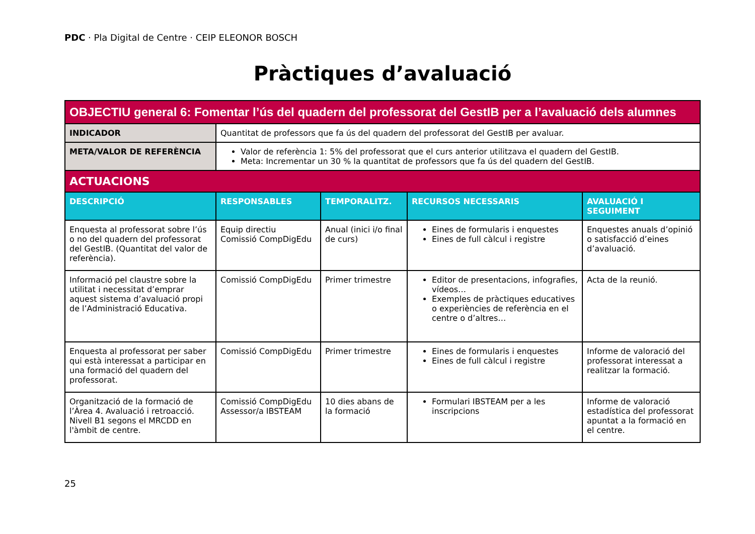PDC · Pla Digital de Centre · CEIP ELEONOR BOSCH
Pràctiques d’avaluació
| OBJECTIU general 6: Fomentar l’ús del quadern del professorat del GestIB per a l’avaluació dels alumnes | | | | |
| INDICADOR | Quantitat de professors que fa ús del quadern del professorat del GestIB per avaluar. | | | |
| META/VALOR DE REFERÈNCIA | Valor de referència 1: 5% del professorat que el curs anterior utilitzava el quadern del GestIB. Meta: Incrementar un 30 % la quantitat de professors que fa ús del quadern del GestIB. | | | |
| ACTUACIONS | | | | |
| DESCRIPCIÓ | RESPONSABLES | TEMPORALITZ. | RECURSOS NECESSARIS | AVALUACIÓ I SEGUIMENT |
| Enquesta al professorat sobre l’ús o no del quadern del professorat del GestIB. (Quantitat del valor de referència). | Equip directiu Comissió CompDigEdu | Anual (inici i/o final de curs) | Eines de formularis i enquestes Eines de full càlcul i registre | Enquestes anuals d’opinió o satisfacció d’eines d’avaluació. |
| Informació pel claustre sobre la utilitat i necessitat d’emprar aquest sistema d’avaluació propi de l’Administració Educativa. | Comissió CompDigEdu | Primer trimestre | Editor de presentacions, infografies, vídeos… Exemples de pràctiques educatives o experiències de referència en el centre o d’altres… | Acta de la reunió. |
| Enquesta al professorat per saber qui està interessat a participar en una formació del quadern del professorat. | Comissió CompDigEdu | Primer trimestre | Eines de formularis i enquestes Eines de full càlcul i registre | Informe de valoració del professorat interessat a realitzar la formació. |
| Organització de la formació de l’Àrea 4. Avaluació i retroacció. Nivell B1 segons el MRCDD en l'àmbit de centre. | Comissió CompDigEdu Assessor/a IBSTEAM | 10 dies abans de la formació | Formulari IBSTEAM per a les inscripcions | Informe de valoració estadística del professorat apuntat a la formació en el centre. |
25